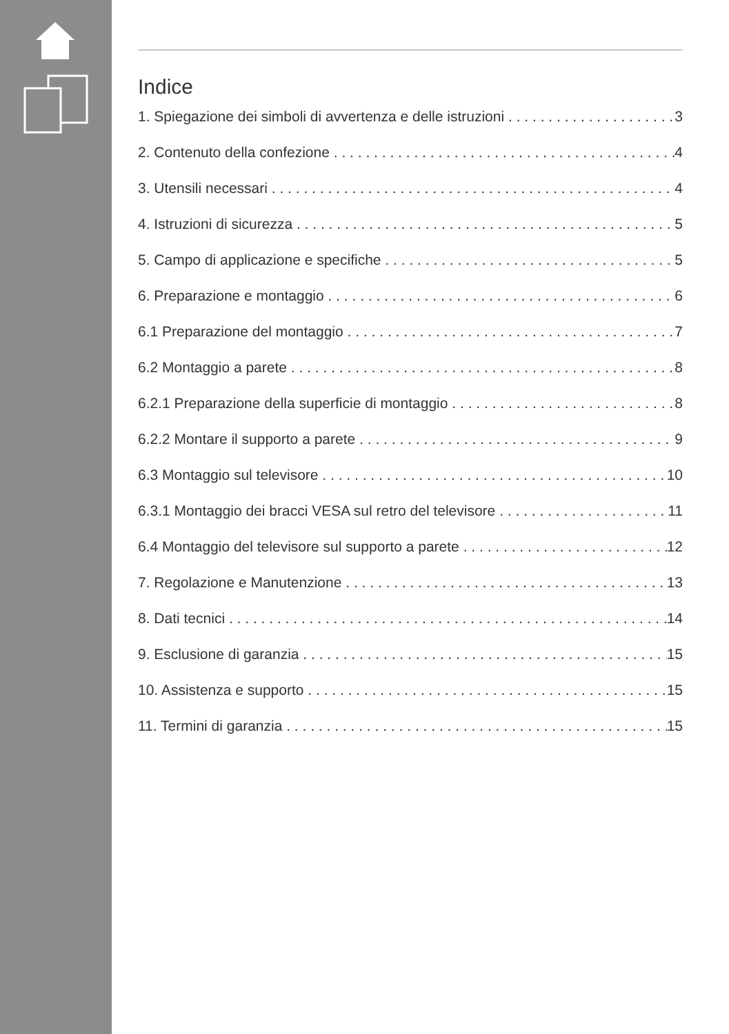Indice
1. Spiegazione dei simboli di avvertenza e delle istruzioni 3
2. Contenuto della confezione 4
3. Utensili necessari 4
4. Istruzioni di sicurezza 5
5. Campo di applicazione e specifiche 5
6. Preparazione e montaggio 6
6.1 Preparazione del montaggio 7
6.2 Montaggio a parete 8
6.2.1 Preparazione della superficie di montaggio 8
6.2.2 Montare il supporto a parete 9
6.3 Montaggio sul televisore 10
6.3.1 Montaggio dei bracci VESA sul retro del televisore 11
6.4 Montaggio del televisore sul supporto a parete 12
7. Regolazione e Manutenzione 13
8. Dati tecnici 14
9. Esclusione di garanzia 15
10. Assistenza e supporto 15
11. Termini di garanzia 15